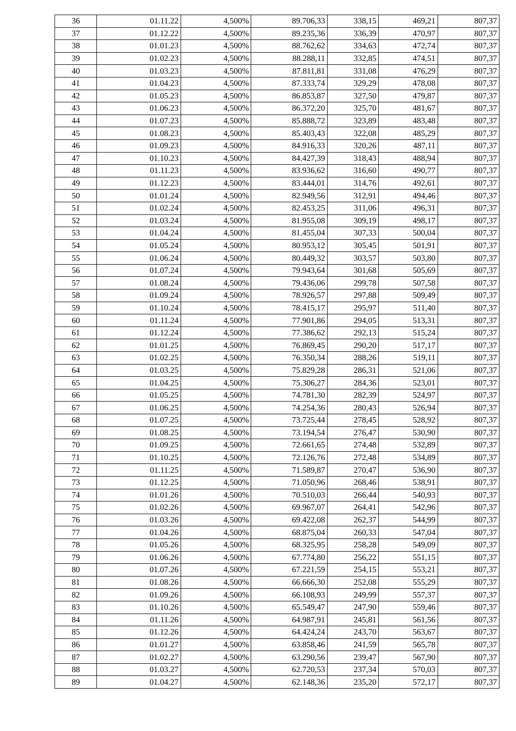| 36 | 01.11.22 | 4,500% | 89.706,33 | 338,15 | 469,21 | 807,37 |
| 37 | 01.12.22 | 4,500% | 89.235,36 | 336,39 | 470,97 | 807,37 |
| 38 | 01.01.23 | 4,500% | 88.762,62 | 334,63 | 472,74 | 807,37 |
| 39 | 01.02.23 | 4,500% | 88.288,11 | 332,85 | 474,51 | 807,37 |
| 40 | 01.03.23 | 4,500% | 87.811,81 | 331,08 | 476,29 | 807,37 |
| 41 | 01.04.23 | 4,500% | 87.333,74 | 329,29 | 478,08 | 807,37 |
| 42 | 01.05.23 | 4,500% | 86.853,87 | 327,50 | 479,87 | 807,37 |
| 43 | 01.06.23 | 4,500% | 86.372,20 | 325,70 | 481,67 | 807,37 |
| 44 | 01.07.23 | 4,500% | 85.888,72 | 323,89 | 483,48 | 807,37 |
| 45 | 01.08.23 | 4,500% | 85.403,43 | 322,08 | 485,29 | 807,37 |
| 46 | 01.09.23 | 4,500% | 84.916,33 | 320,26 | 487,11 | 807,37 |
| 47 | 01.10.23 | 4,500% | 84.427,39 | 318,43 | 488,94 | 807,37 |
| 48 | 01.11.23 | 4,500% | 83.936,62 | 316,60 | 490,77 | 807,37 |
| 49 | 01.12.23 | 4,500% | 83.444,01 | 314,76 | 492,61 | 807,37 |
| 50 | 01.01.24 | 4,500% | 82.949,56 | 312,91 | 494,46 | 807,37 |
| 51 | 01.02.24 | 4,500% | 82.453,25 | 311,06 | 496,31 | 807,37 |
| 52 | 01.03.24 | 4,500% | 81.955,08 | 309,19 | 498,17 | 807,37 |
| 53 | 01.04.24 | 4,500% | 81.455,04 | 307,33 | 500,04 | 807,37 |
| 54 | 01.05.24 | 4,500% | 80.953,12 | 305,45 | 501,91 | 807,37 |
| 55 | 01.06.24 | 4,500% | 80.449,32 | 303,57 | 503,80 | 807,37 |
| 56 | 01.07.24 | 4,500% | 79.943,64 | 301,68 | 505,69 | 807,37 |
| 57 | 01.08.24 | 4,500% | 79.436,06 | 299,78 | 507,58 | 807,37 |
| 58 | 01.09.24 | 4,500% | 78.926,57 | 297,88 | 509,49 | 807,37 |
| 59 | 01.10.24 | 4,500% | 78.415,17 | 295,97 | 511,40 | 807,37 |
| 60 | 01.11.24 | 4,500% | 77.901,86 | 294,05 | 513,31 | 807,37 |
| 61 | 01.12.24 | 4,500% | 77.386,62 | 292,13 | 515,24 | 807,37 |
| 62 | 01.01.25 | 4,500% | 76.869,45 | 290,20 | 517,17 | 807,37 |
| 63 | 01.02.25 | 4,500% | 76.350,34 | 288,26 | 519,11 | 807,37 |
| 64 | 01.03.25 | 4,500% | 75.829,28 | 286,31 | 521,06 | 807,37 |
| 65 | 01.04.25 | 4,500% | 75.306,27 | 284,36 | 523,01 | 807,37 |
| 66 | 01.05.25 | 4,500% | 74.781,30 | 282,39 | 524,97 | 807,37 |
| 67 | 01.06.25 | 4,500% | 74.254,36 | 280,43 | 526,94 | 807,37 |
| 68 | 01.07.25 | 4,500% | 73.725,44 | 278,45 | 528,92 | 807,37 |
| 69 | 01.08.25 | 4,500% | 73.194,54 | 276,47 | 530,90 | 807,37 |
| 70 | 01.09.25 | 4,500% | 72.661,65 | 274,48 | 532,89 | 807,37 |
| 71 | 01.10.25 | 4,500% | 72.126,76 | 272,48 | 534,89 | 807,37 |
| 72 | 01.11.25 | 4,500% | 71.589,87 | 270,47 | 536,90 | 807,37 |
| 73 | 01.12.25 | 4,500% | 71.050,96 | 268,46 | 538,91 | 807,37 |
| 74 | 01.01.26 | 4,500% | 70.510,03 | 266,44 | 540,93 | 807,37 |
| 75 | 01.02.26 | 4,500% | 69.967,07 | 264,41 | 542,96 | 807,37 |
| 76 | 01.03.26 | 4,500% | 69.422,08 | 262,37 | 544,99 | 807,37 |
| 77 | 01.04.26 | 4,500% | 68.875,04 | 260,33 | 547,04 | 807,37 |
| 78 | 01.05.26 | 4,500% | 68.325,95 | 258,28 | 549,09 | 807,37 |
| 79 | 01.06.26 | 4,500% | 67.774,80 | 256,22 | 551,15 | 807,37 |
| 80 | 01.07.26 | 4,500% | 67.221,59 | 254,15 | 553,21 | 807,37 |
| 81 | 01.08.26 | 4,500% | 66.666,30 | 252,08 | 555,29 | 807,37 |
| 82 | 01.09.26 | 4,500% | 66.108,93 | 249,99 | 557,37 | 807,37 |
| 83 | 01.10.26 | 4,500% | 65.549,47 | 247,90 | 559,46 | 807,37 |
| 84 | 01.11.26 | 4,500% | 64.987,91 | 245,81 | 561,56 | 807,37 |
| 85 | 01.12.26 | 4,500% | 64.424,24 | 243,70 | 563,67 | 807,37 |
| 86 | 01.01.27 | 4,500% | 63.858,46 | 241,59 | 565,78 | 807,37 |
| 87 | 01.02.27 | 4,500% | 63.290,56 | 239,47 | 567,90 | 807,37 |
| 88 | 01.03.27 | 4,500% | 62.720,53 | 237,34 | 570,03 | 807,37 |
| 89 | 01.04.27 | 4,500% | 62.148,36 | 235,20 | 572,17 | 807,37 |